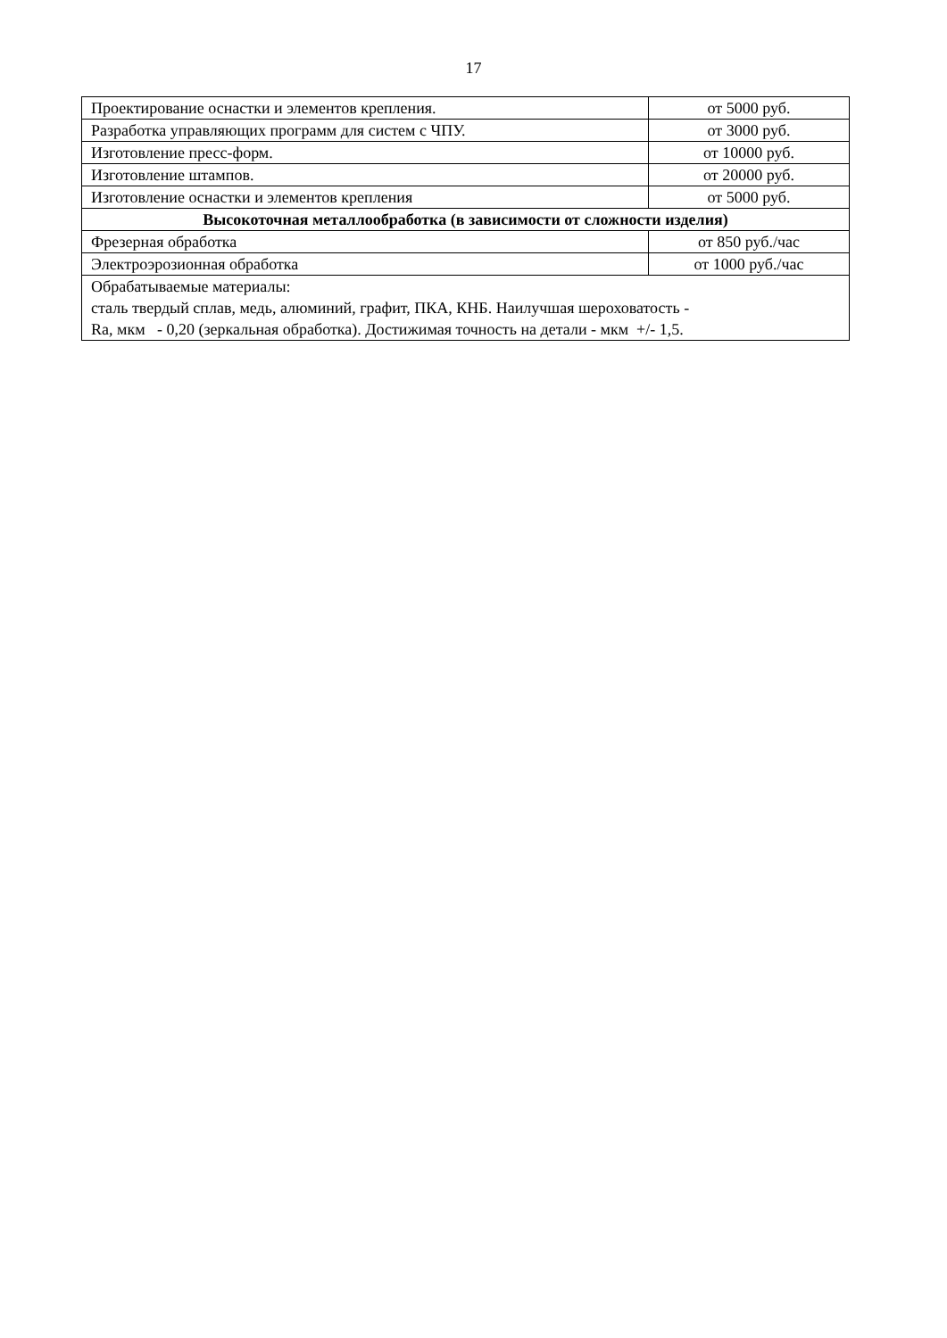17
| Проектирование оснастки и элементов крепления. | от 5000 руб. |
| Разработка управляющих программ для систем с ЧПУ. | от 3000 руб. |
| Изготовление пресс-форм. | от 10000 руб. |
| Изготовление штампов. | от 20000 руб. |
| Изготовление оснастки и элементов крепления | от 5000 руб. |
| Высокоточная металлообработка (в зависимости от сложности изделия) | |
| Фрезерная обработка | от 850 руб./час |
| Электроэрозионная обработка | от 1000 руб./час |
| Обрабатываемые материалы: сталь твердый сплав, медь, алюминий, графит, ПКА, КНБ. Наилучшая шероховатость - Ra, мкм - 0,20 (зеркальная обработка). Достижимая точность на детали - мкм +/- 1,5. | |